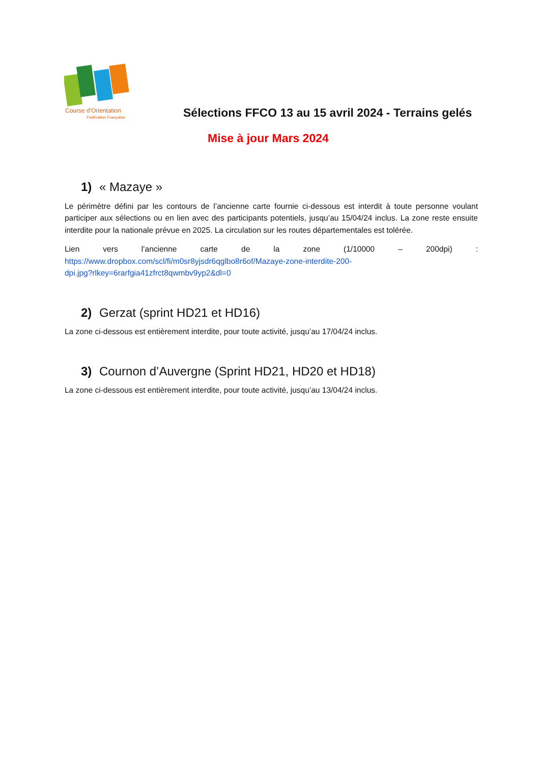Course d'Orientation
Fédération Française
Sélections FFCO 13 au 15 avril 2024 - Terrains gelés
Mise à jour Mars 2024
1) « Mazaye »
Le périmètre défini par les contours de l’ancienne carte fournie ci-dessous est interdit à toute personne voulant participer aux sélections ou en lien avec des participants potentiels, jusqu’au 15/04/24 inclus. La zone reste ensuite interdite pour la nationale prévue en 2025. La circulation sur les routes départementales est tolérée.
Lien vers l’ancienne carte de la zone (1/10000 – 200dpi) :
https://www.dropbox.com/scl/fi/m0sr8yjsdr6qglbo8r6of/Mazaye-zone-interdite-200-
dpi.jpg?rlkey=6rarfgia41zfrct8qwmbv9yp2&dl=0
2) Gerzat (sprint HD21 et HD16)
La zone ci-dessous est entièrement interdite, pour toute activité, jusqu’au 17/04/24 inclus.
3) Cournon d’Auvergne (Sprint HD21, HD20 et HD18)
La zone ci-dessous est entièrement interdite, pour toute activité, jusqu’au 13/04/24 inclus.